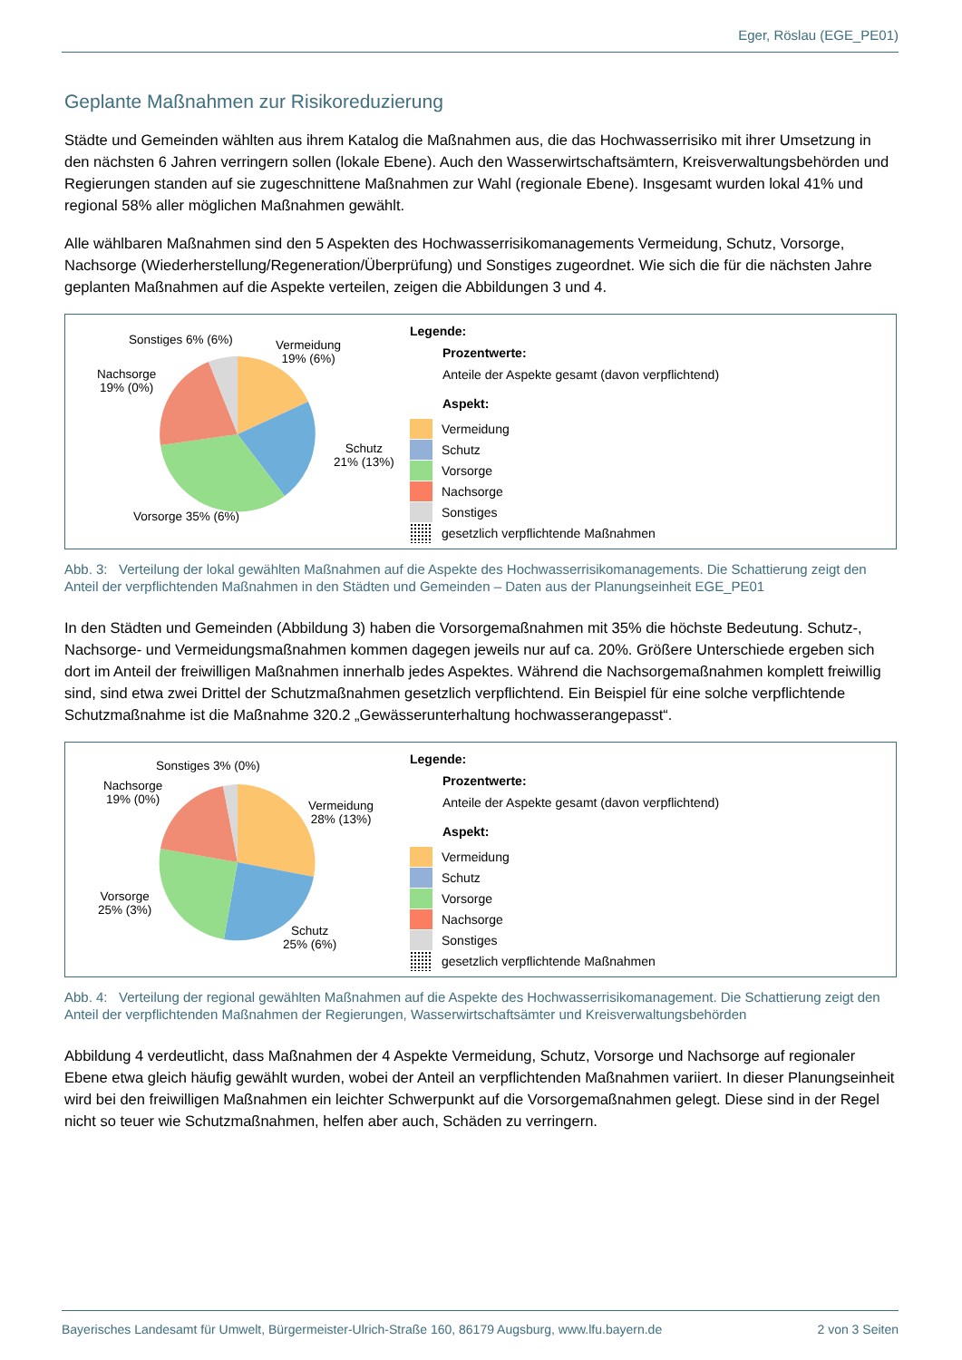Eger, Röslau (EGE_PE01)
Geplante Maßnahmen zur Risikoreduzierung
Städte und Gemeinden wählten aus ihrem Katalog die Maßnahmen aus, die das Hochwasserrisiko mit ihrer Umsetzung in den nächsten 6 Jahren verringern sollen (lokale Ebene). Auch den Wasserwirtschaftsämtern, Kreis­verwaltungsbehörden und Regierungen standen auf sie zugeschnittene Maßnahmen zur Wahl (regionale Ebene). Insgesamt wurden lokal 41% und regional 58% aller möglichen Maßnahmen gewählt.
Alle wählbaren Maßnahmen sind den 5 Aspekten des Hochwasserrisikomanagements Vermeidung, Schutz, Vorsorge, Nachsorge (Wiederherstellung/Regeneration/Überprüfung) und Sonstiges zugeordnet. Wie sich die für die nächsten Jahre geplanten Maßnahmen auf die Aspekte verteilen, zeigen die Abbildungen 3 und 4.
Sonstiges 6% (6%)
Vermeidung
19% (6%)
Nachsorge
19% (0%)
Schutz
21% (13%)
Vorsorge 35% (6%)
Legende:
Prozentwerte:
Anteile der Aspekte gesamt (davon verpflichtend)
Aspekt:
Vermeidung
Schutz
Vorsorge
Nachsorge
Sonstiges
gesetzlich verpflichtende Maßnahmen
Abb. 3: Verteilung der lokal gewählten Maßnahmen auf die Aspekte des Hochwasserrisikomanagements. Die Schattierung zeigt den Anteil der verpflichtenden Maßnahmen in den Städten und Gemeinden – Daten aus der Planungseinheit EGE_PE01
In den Städten und Gemeinden (Abbildung 3) haben die Vorsorgemaßnahmen mit 35% die höchste Bedeutung. Schutz-, Nachsorge- und Vermeidungsmaßnahmen kommen dagegen jeweils nur auf ca. 20%. Größere Unterschiede ergeben sich dort im Anteil der freiwilligen Maßnahmen innerhalb jedes Aspektes. Während die Nachsorgemaßnahmen komplett freiwillig sind, sind etwa zwei Drittel der Schutzmaßnahmen gesetzlich verpflichtend. Ein Beispiel für eine solche verpflichtende Schutzmaßnahme ist die Maßnahme 320.2 „Gewässerunterhaltung hochwasserangepasst“.
Sonstiges 3% (0%)
Nachsorge
19% (0%)
Vermeidung
28% (13%)
Vorsorge
25% (3%)
Schutz
25% (6%)
Legende:
Prozentwerte:
Anteile der Aspekte gesamt (davon verpflichtend)
Aspekt:
Vermeidung
Schutz
Vorsorge
Nachsorge
Sonstiges
gesetzlich verpflichtende Maßnahmen
Abb. 4: Verteilung der regional gewählten Maßnahmen auf die Aspekte des Hochwasserrisikomanagement. Die Schattierung zeigt den Anteil der verpflichtenden Maßnahmen der Regierungen, Wasserwirtschaftsämter und Kreisverwaltungsbehörden
Abbildung 4 verdeutlicht, dass Maßnahmen der 4 Aspekte Vermeidung, Schutz, Vorsorge und Nachsorge auf regionaler Ebene etwa gleich häufig gewählt wurden, wobei der Anteil an verpflichtenden Maßnahmen variiert. In dieser Planungseinheit wird bei den freiwilligen Maßnahmen ein leichter Schwerpunkt auf die Vorsorgemaßnahmen gelegt. Diese sind in der Regel nicht so teuer wie Schutzmaßnahmen, helfen aber auch, Schäden zu verringern.
Bayerisches Landesamt für Umwelt, Bürgermeister-Ulrich-Straße 160, 86179 Augsburg, www.lfu.bayern.de 2 von 3 Seiten